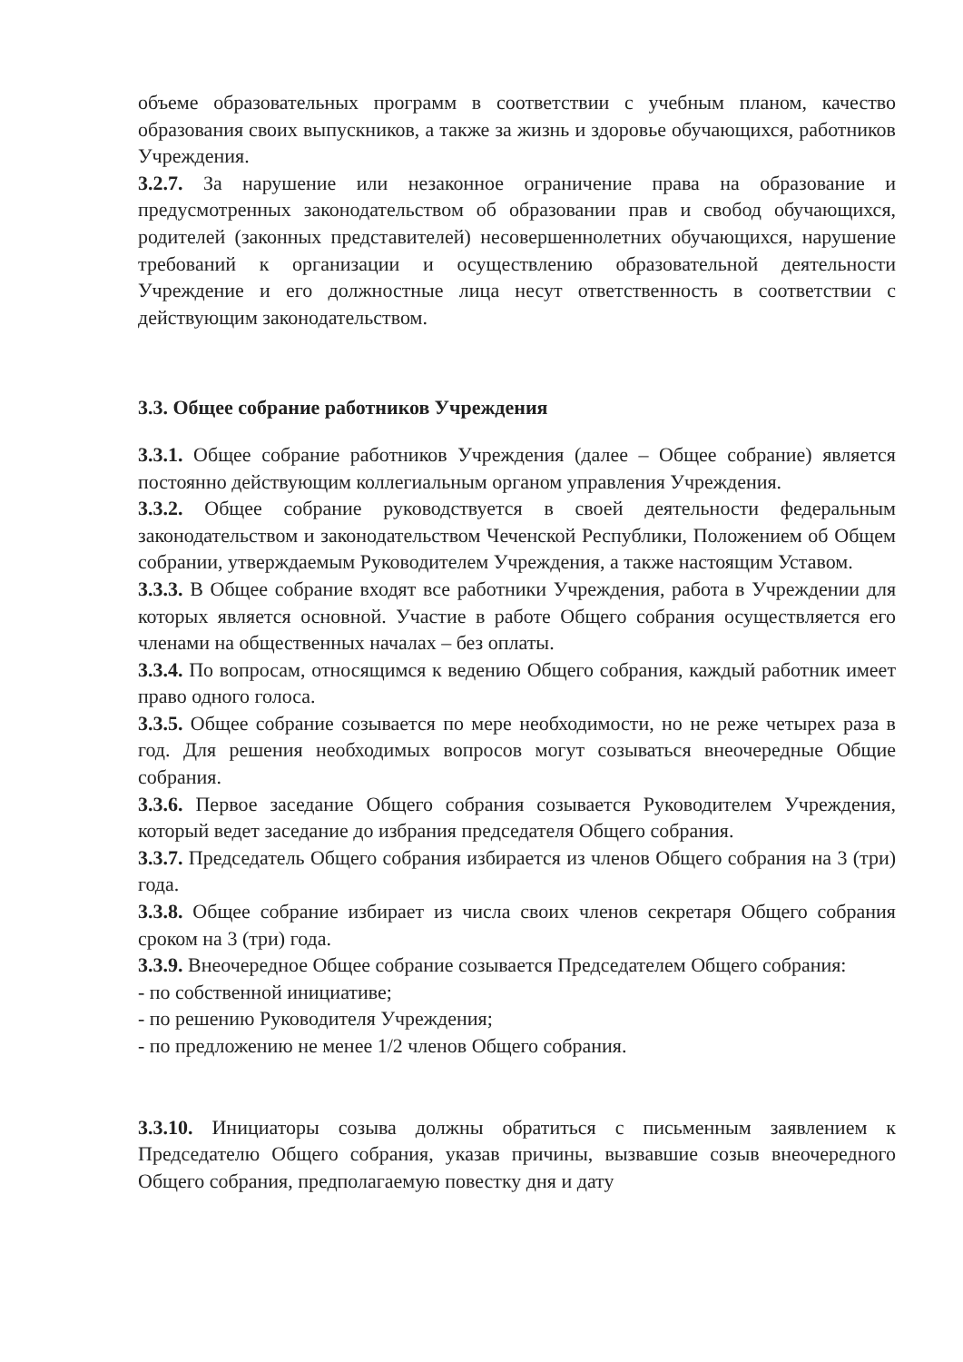объеме образовательных программ в соответствии с учебным планом, качество образования своих выпускников, а также за жизнь и здоровье обучающихся, работников Учреждения.
3.2.7. За нарушение или незаконное ограничение права на образование и предусмотренных законодательством об образовании прав и свобод обучающихся, родителей (законных представителей) несовершеннолетних обучающихся, нарушение требований к организации и осуществлению образовательной деятельности Учреждение и его должностные лица несут ответственность в соответствии с действующим законодательством.
3.3. Общее собрание работников Учреждения
3.3.1. Общее собрание работников Учреждения (далее – Общее собрание) является постоянно действующим коллегиальным органом управления Учреждения.
3.3.2. Общее собрание руководствуется в своей деятельности федеральным законодательством и законодательством Чеченской Республики, Положением об Общем собрании, утверждаемым Руководителем Учреждения, а также настоящим Уставом.
3.3.3. В Общее собрание входят все работники Учреждения, работа в Учреждении для которых является основной. Участие в работе Общего собрания осуществляется его членами на общественных началах – без оплаты.
3.3.4. По вопросам, относящимся к ведению Общего собрания, каждый работник имеет право одного голоса.
3.3.5. Общее собрание созывается по мере необходимости, но не реже четырех раза в год. Для решения необходимых вопросов могут созываться внеочередные Общие собрания.
3.3.6. Первое заседание Общего собрания созывается Руководителем Учреждения, который ведет заседание до избрания председателя Общего собрания.
3.3.7. Председатель Общего собрания избирается из членов Общего собрания на 3 (три) года.
3.3.8. Общее собрание избирает из числа своих членов секретаря Общего собрания сроком на 3 (три) года.
3.3.9. Внеочередное Общее собрание созывается Председателем Общего собрания:
- по собственной инициативе;
- по решению Руководителя Учреждения;
- по предложению не менее 1/2 членов Общего собрания.
3.3.10. Инициаторы созыва должны обратиться с письменным заявлением к Председателю Общего собрания, указав причины, вызвавшие созыв внеочередного Общего собрания, предполагаемую повестку дня и дату